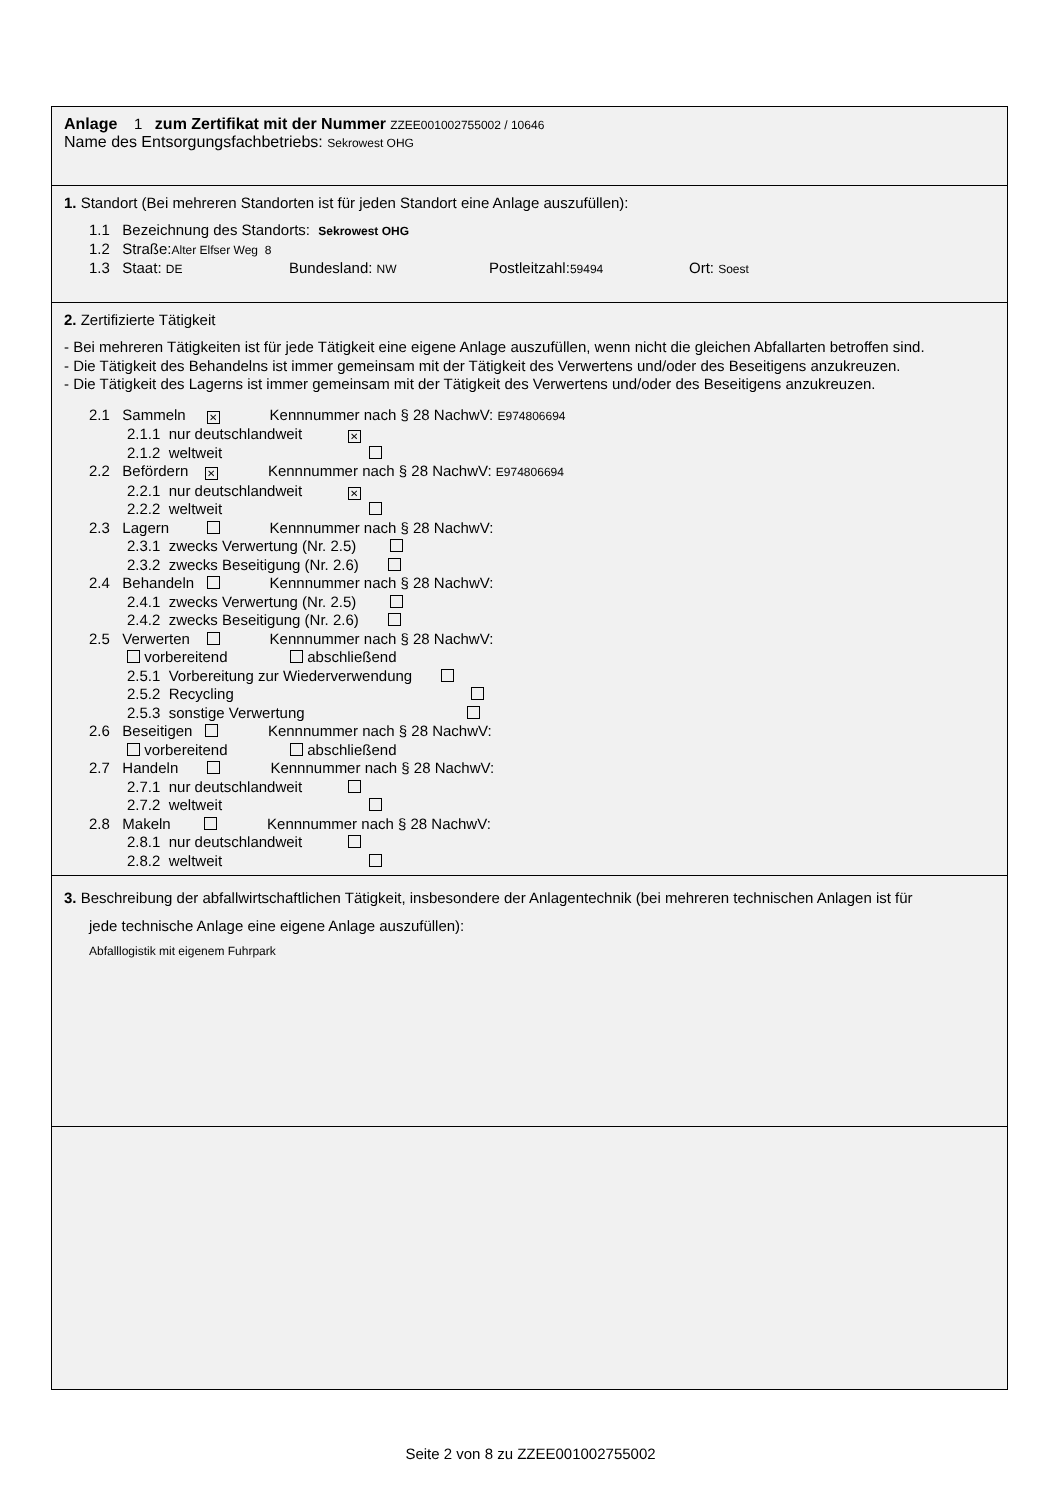Anlage 1 zum Zertifikat mit der Nummer ZZEE001002755002 / 10646
Name des Entsorgungsfachbetriebs: Sekrowest OHG
1. Standort (Bei mehreren Standorten ist für jeden Standort eine Anlage auszufüllen):
1.1 Bezeichnung des Standorts: Sekrowest OHG
1.2 Straße:Alter Elfser Weg 8
1.3 Staat: DE Bundesland: NW Postleitzahl:59494 Ort: Soest
2. Zertifizierte Tätigkeit
- Bei mehreren Tätigkeiten ist für jede Tätigkeit eine eigene Anlage auszufüllen, wenn nicht die gleichen Abfallarten betroffen sind.
- Die Tätigkeit des Behandelns ist immer gemeinsam mit der Tätigkeit des Verwertens und/oder des Beseitigens anzukreuzen.
- Die Tätigkeit des Lagerns ist immer gemeinsam mit der Tätigkeit des Verwertens und/oder des Beseitigens anzukreuzen.
2.1 Sammeln ✕ Kennnummer nach § 28 NachwV: E974806694
2.1.1 nur deutschlandweit ✕
2.1.2 weltweit
2.2 Befördern ✕ Kennnummer nach § 28 NachwV: E974806694
2.2.1 nur deutschlandweit ✕
2.2.2 weltweit
2.3 Lagern Kennnummer nach § 28 NachwV:
2.3.1 zwecks Verwertung (Nr. 2.5)
2.3.2 zwecks Beseitigung (Nr. 2.6)
2.4 Behandeln Kennnummer nach § 28 NachwV:
2.4.1 zwecks Verwertung (Nr. 2.5)
2.4.2 zwecks Beseitigung (Nr. 2.6)
2.5 Verwerten Kennnummer nach § 28 NachwV:
vorbereitend abschließend
2.5.1 Vorbereitung zur Wiederverwendung
2.5.2 Recycling
2.5.3 sonstige Verwertung
2.6 Beseitigen Kennnummer nach § 28 NachwV:
vorbereitend abschließend
2.7 Handeln Kennnummer nach § 28 NachwV:
2.7.1 nur deutschlandweit
2.7.2 weltweit
2.8 Makeln Kennnummer nach § 28 NachwV:
2.8.1 nur deutschlandweit
2.8.2 weltweit
3. Beschreibung der abfallwirtschaftlichen Tätigkeit, insbesondere der Anlagentechnik (bei mehreren technischen Anlagen ist für
jede technische Anlage eine eigene Anlage auszufüllen):
Abfalllogistik mit eigenem Fuhrpark
Seite 2 von 8 zu ZZEE001002755002